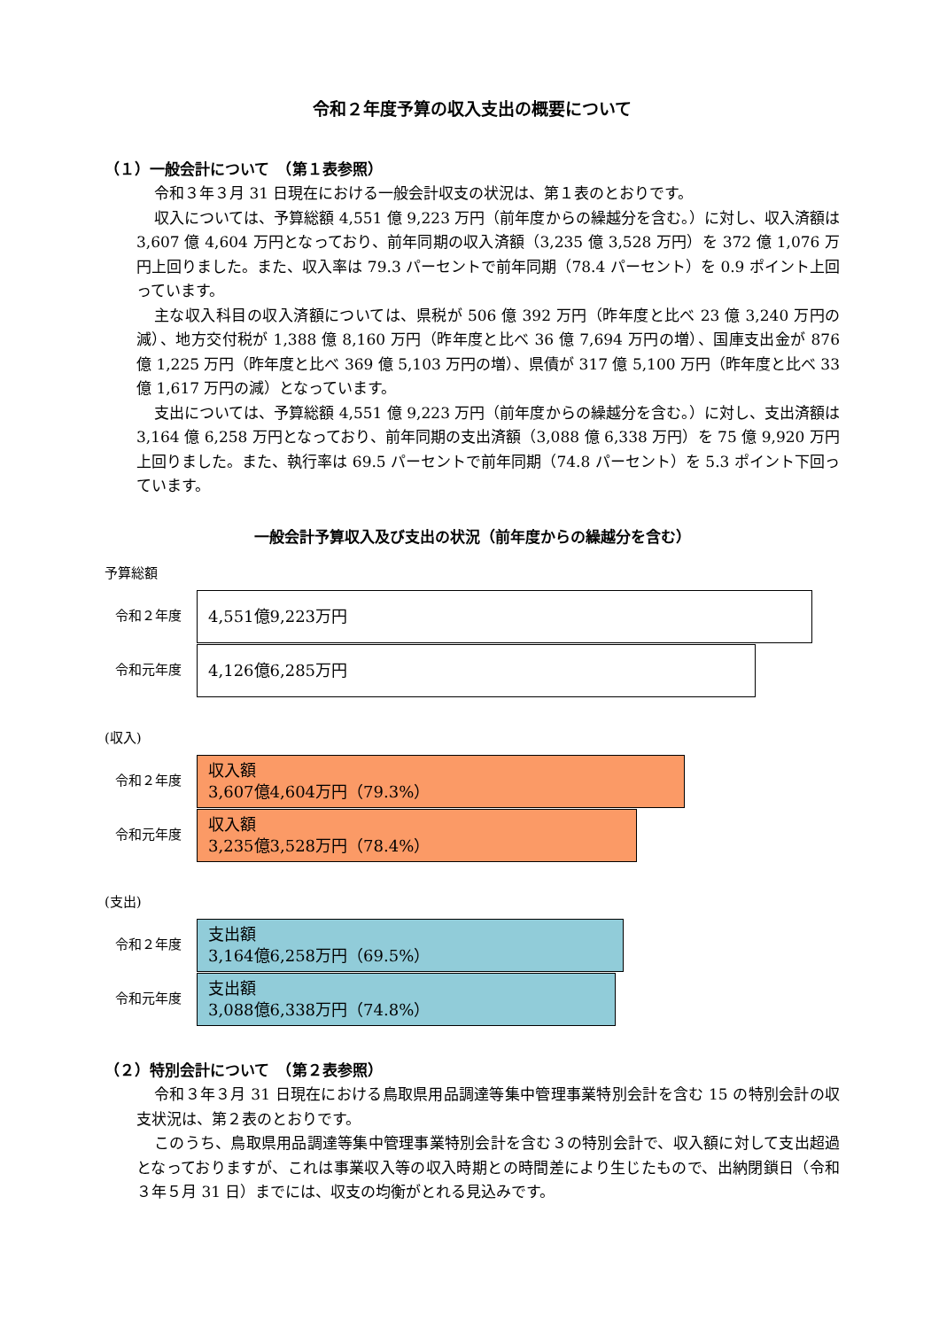令和２年度予算の収入支出の概要について
（１）一般会計について　（第１表参照）
令和３年３月 31 日現在における一般会計収支の状況は、第１表のとおりです。
収入については、予算総額 4,551 億 9,223 万円（前年度からの繰越分を含む。）に対し、収入済額は 3,607 億 4,604 万円となっており、前年同期の収入済額（3,235 億 3,528 万円）を 372 億 1,076 万円上回りました。また、収入率は 79.3 パーセントで前年同期（78.4 パーセント）を 0.9 ポイント上回っています。
主な収入科目の収入済額については、県税が 506 億 392 万円（昨年度と比べ 23 億 3,240 万円の減）、地方交付税が 1,388 億 8,160 万円（昨年度と比べ 36 億 7,694 万円の増）、国庫支出金が 876 億 1,225 万円（昨年度と比べ 369 億 5,103 万円の増）、県債が 317 億 5,100 万円（昨年度と比べ 33 億 1,617 万円の減）となっています。
支出については、予算総額 4,551 億 9,223 万円（前年度からの繰越分を含む。）に対し、支出済額は 3,164 億 6,258 万円となっており、前年同期の支出済額（3,088 億 6,338 万円）を 75 億 9,920 万円上回りました。また、執行率は 69.5 パーセントで前年同期（74.8 パーセント）を 5.3 ポイント下回っています。
一般会計予算収入及び支出の状況（前年度からの繰越分を含む）
予算総額
令和２年度
4,551億9,223万円
令和元年度
4,126億6,285万円
(収入)
令和２年度
収入額
3,607億4,604万円（79.3%）
令和元年度
収入額
3,235億3,528万円（78.4%）
(支出)
令和２年度
支出額
3,164億6,258万円（69.5%）
令和元年度
支出額
3,088億6,338万円（74.8%）
（２）特別会計について　（第２表参照）
令和３年３月 31 日現在における鳥取県用品調達等集中管理事業特別会計を含む 15 の特別会計の収支状況は、第２表のとおりです。
このうち、鳥取県用品調達等集中管理事業特別会計を含む３の特別会計で、収入額に対して支出超過となっておりますが、これは事業収入等の収入時期との時間差により生じたもので、出納閉鎖日（令和３年５月 31 日）までには、収支の均衡がとれる見込みです。